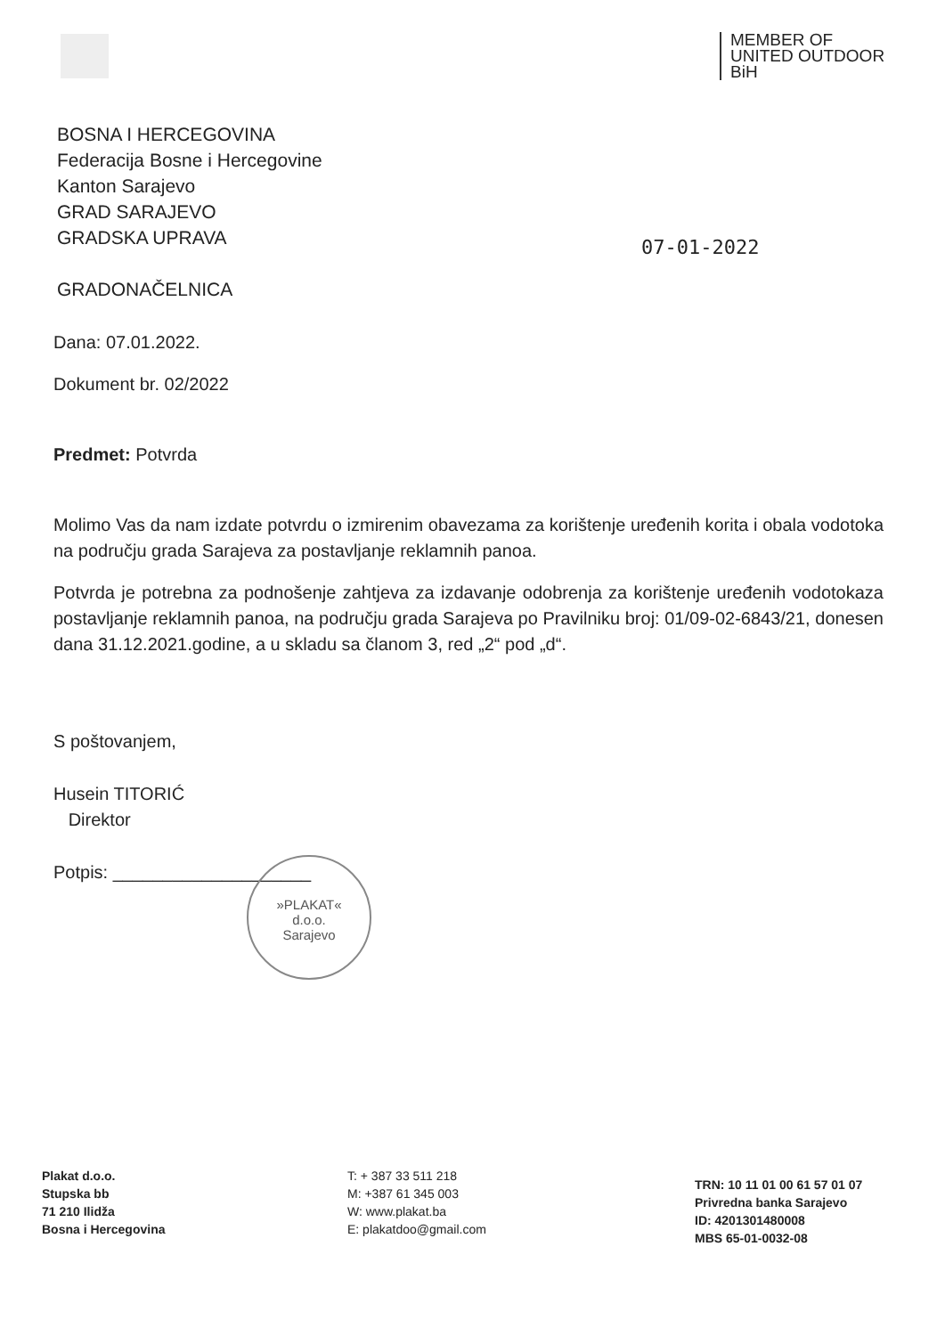MEMBER OF
UNITED OUTDOOR
BiH
BOSNA I HERCEGOVINA
Federacija Bosne i Hercegovine
Kanton Sarajevo
GRAD SARAJEVO
GRADSKA UPRAVA
GRADONAČELNICA
07-01-2022
Dana: 07.01.2022.
Dokument br. 02/2022
Predmet: Potvrda
Molimo Vas da nam izdate potvrdu o izmirenim obavezama za korištenje uređenih korita i obala vodotoka na području grada Sarajeva za postavljanje reklamnih panoa.
Potvrda je potrebna za podnošenje zahtjeva za izdavanje odobrenja za korištenje uređenih vodotokaza postavljanje reklamnih panoa, na području grada Sarajeva po Pravilniku broj: 01/09-02-6843/21, donesen dana 31.12.2021.godine, a u skladu sa članom 3, red „2“ pod „d“.
S poštovanjem,
Husein TITORIĆ
Direktor
Potpis: ____________________
»PLAKAT«
d.o.o.
Sarajevo
Plakat d.o.o.
Stupska bb
71 210 Ilidža
Bosna i Hercegovina
T: + 387 33 511 218
M: +387 61 345 003
W: www.plakat.ba
E: plakatdoo@gmail.com
TRN: 10 11 01 00 61 57 01 07
Privredna banka Sarajevo
ID: 4201301480008
MBS 65-01-0032-08